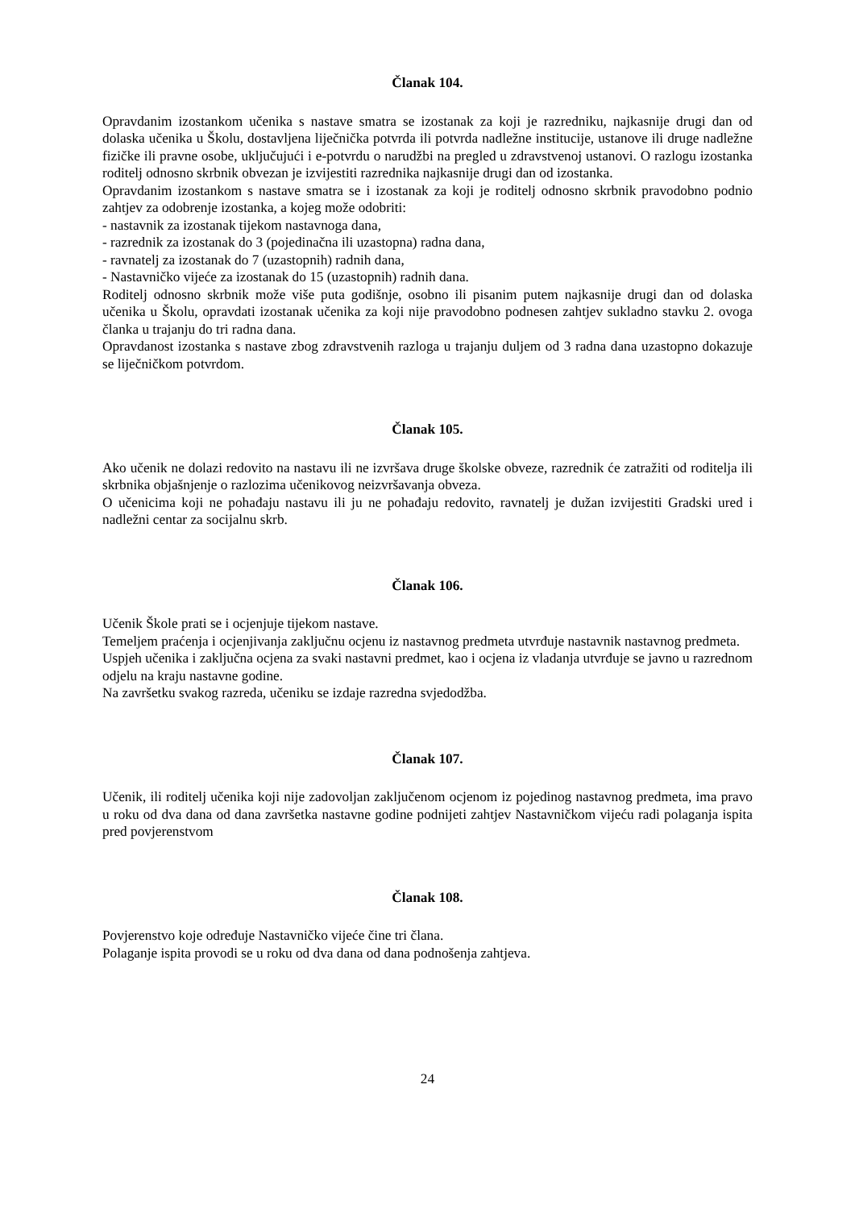Članak 104.
Opravdanim izostankom učenika s nastave smatra se izostanak za koji je razredniku, najkasnije drugi dan od dolaska učenika u Školu, dostavljena liječnička potvrda ili potvrda nadležne institucije, ustanove ili druge nadležne fizičke ili pravne osobe, uključujući i e-potvrdu o narudžbi na pregled u zdravstvenoj ustanovi. O razlogu izostanka roditelj odnosno skrbnik obvezan je izvijestiti razrednika najkasnije drugi dan od izostanka.
Opravdanim izostankom s nastave smatra se i izostanak za koji je roditelj odnosno skrbnik pravodobno podnio zahtjev za odobrenje izostanka, a kojeg može odobriti:
- nastavnik za izostanak tijekom nastavnoga dana,
- razrednik za izostanak do 3 (pojedinačna ili uzastopna) radna dana,
- ravnatelj za izostanak do 7 (uzastopnih) radnih dana,
- Nastavničko vijeće za izostanak do 15 (uzastopnih) radnih dana.
Roditelj odnosno skrbnik može više puta godišnje, osobno ili pisanim putem najkasnije drugi dan od dolaska učenika u Školu, opravdati izostanak učenika za koji nije pravodobno podnesen zahtjev sukladno stavku 2. ovoga članka u trajanju do tri radna dana.
Opravdanost izostanka s nastave zbog zdravstvenih razloga u trajanju duljem od 3 radna dana uzastopno dokazuje se liječničkom potvrdom.
Članak 105.
Ako učenik ne dolazi redovito na nastavu ili ne izvršava druge školske obveze, razrednik će zatražiti od roditelja ili skrbnika objašnjenje o razlozima učenikovog neizvršavanja obveza.
O učenicima koji ne pohađaju nastavu ili ju ne pohađaju redovito, ravnatelj je dužan izvijestiti Gradski ured i nadležni centar za socijalnu skrb.
Članak 106.
Učenik Škole prati se i ocjenjuje tijekom nastave.
Temeljem praćenja i ocjenjivanja zaključnu ocjenu iz nastavnog predmeta utvrđuje nastavnik nastavnog predmeta.
Uspjeh učenika i zaključna ocjena za svaki nastavni predmet, kao i ocjena iz vladanja utvrđuje se javno u razrednom odjelu na kraju nastavne godine.
Na završetku svakog razreda, učeniku se izdaje razredna svjedodžba.
Članak 107.
Učenik, ili roditelj učenika koji nije zadovoljan zaključenom ocjenom iz pojedinog nastavnog predmeta, ima pravo u roku od dva dana od dana završetka nastavne godine podnijeti zahtjev Nastavničkom vijeću radi polaganja ispita pred povjerenstvom
Članak 108.
Povjerenstvo koje određuje Nastavničko vijeće čine tri člana.
Polaganje ispita provodi se u roku od dva dana od dana podnošenja zahtjeva.
24